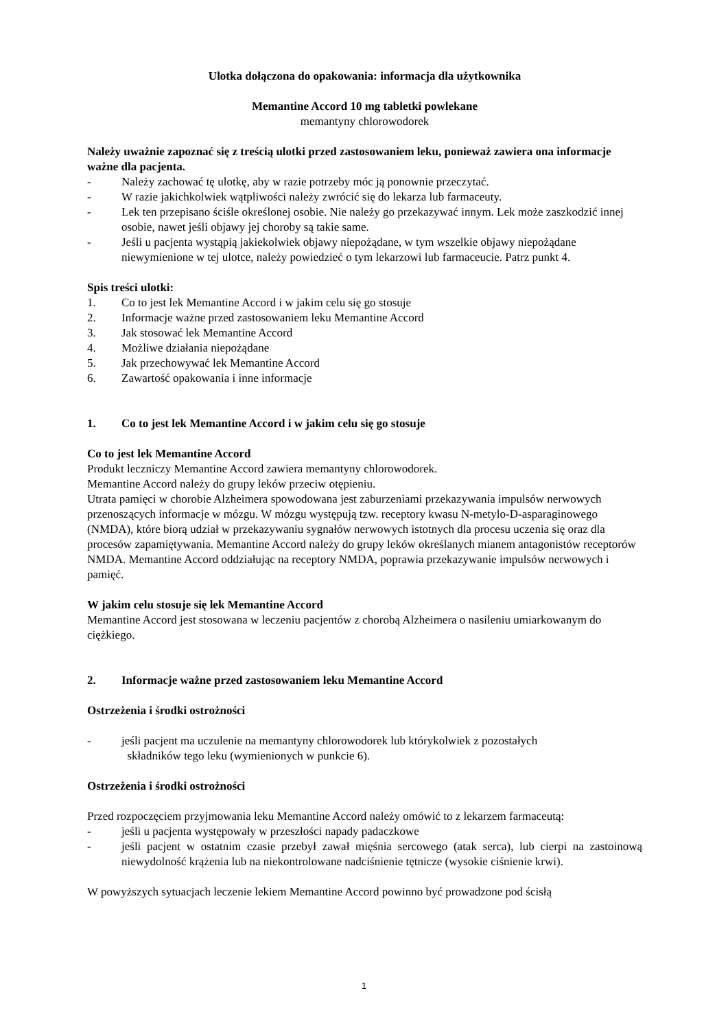Ulotka dołączona do opakowania: informacja dla użytkownika
Memantine Accord 10 mg tabletki powlekane
memantyny chlorowodorek
Należy uważnie zapoznać się z treścią ulotki przed zastosowaniem leku, ponieważ zawiera ona informacje ważne dla pacjenta.
- Należy zachować tę ulotkę, aby w razie potrzeby móc ją ponownie przeczytać.
- W razie jakichkolwiek wątpliwości należy zwrócić się do lekarza lub farmaceuty.
- Lek ten przepisano ściśle określonej osobie. Nie należy go przekazywać innym. Lek może zaszkodzić innej osobie, nawet jeśli objawy jej choroby są takie same.
- Jeśli u pacjenta wystąpią jakiekolwiek objawy niepożądane, w tym wszelkie objawy niepożądane niewymienione w tej ulotce, należy powiedzieć o tym lekarzowi lub farmaceucie. Patrz punkt 4.
Spis treści ulotki:
1. Co to jest lek Memantine Accord i w jakim celu się go stosuje
2. Informacje ważne przed zastosowaniem leku Memantine Accord
3. Jak stosować lek Memantine Accord
4. Możliwe działania niepożądane
5. Jak przechowywać lek Memantine Accord
6. Zawartość opakowania i inne informacje
1. Co to jest lek Memantine Accord i w jakim celu się go stosuje
Co to jest lek Memantine Accord
Produkt leczniczy Memantine Accord zawiera memantyny chlorowodorek.
Memantine Accord należy do grupy leków przeciw otępieniu.
Utrata pamięci w chorobie Alzheimera spowodowana jest zaburzeniami przekazywania impulsów nerwowych przenoszących informacje w mózgu. W mózgu występują tzw. receptory kwasu N-metylo-D-asparaginowego (NMDA), które biorą udział w przekazywaniu sygnałów nerwowych istotnych dla procesu uczenia się oraz dla procesów zapamiętywania. Memantine Accord należy do grupy leków określanych mianem antagonistów receptorów NMDA. Memantine Accord oddziałując na receptory NMDA, poprawia przekazywanie impulsów nerwowych i pamięć.
W jakim celu stosuje się lek Memantine Accord
Memantine Accord jest stosowana w leczeniu pacjentów z chorobą Alzheimera o nasileniu umiarkowanym do ciężkiego.
2. Informacje ważne przed zastosowaniem leku Memantine Accord
Ostrzeżenia i środki ostrożności
- jeśli pacjent ma uczulenie na memantyny chlorowodorek lub którykolwiek z pozostałych
składników tego leku (wymienionych w punkcie 6).
Ostrzeżenia i środki ostrożności
Przed rozpoczęciem przyjmowania leku Memantine Accord należy omówić to z lekarzem farmaceutą:
- jeśli u pacjenta występowały w przeszłości napady padaczkowe
- jeśli pacjent w ostatnim czasie przebył zawał mięśnia sercowego (atak serca), lub cierpi na zastoinową niewydolność krążenia lub na niekontrolowane nadciśnienie tętnicze (wysokie ciśnienie krwi).
W powyższych sytuacjach leczenie lekiem Memantine Accord powinno być prowadzone pod ścisłą
1